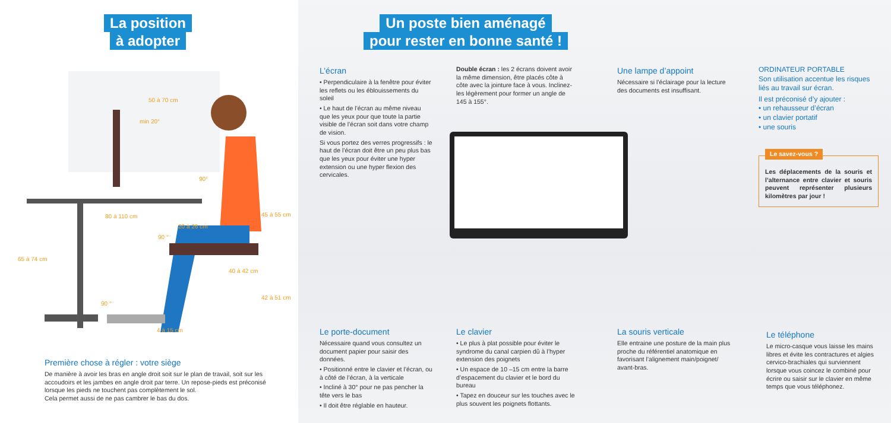La position
à adopter
50 à 70 cm
min 20°
90°
80 à 110 cm
20 à 26 cm
90 °
45 à 55 cm
40 à 42 cm
65 à 74 cm
42 à 51 cm
90 °
4 à 15 cm
Première chose à régler : votre siège
De manière à avoir les bras en angle droit soit sur le plan de travail, soit sur les accoudoirs et les jambes en angle droit par terre. Un repose-pieds est préconisé lorsque les pieds ne touchent pas complètement le sol.
Cela permet aussi de ne pas cambrer le bas du dos.
Un poste bien aménagé
pour rester en bonne santé !
L’écran
• Perpendiculaire à la fenêtre pour éviter les reflets ou les éblouissements du soleil
• Le haut de l’écran au même niveau que les yeux pour que toute la partie visible de l’écran soit dans votre champ de vision.
Si vous portez des verres progressifs : le haut de l’écran doit être un peu plus bas que les yeux pour éviter une hyper extension ou une hyper flexion des cervicales.
Double écran : les 2 écrans doivent avoir la même dimension, être placés côte à côte avec la jointure face à vous. Inclinez-les légèrement pour former un angle de 145 à 155°.
Une lampe d’appoint
Nécessaire si l’éclairage pour la lecture des documents est insuffisant.
ORDINATEUR PORTABLE
Son utilisation accentue les risques liés au travail sur écran.
Il est préconisé d’y ajouter :
• un rehausseur d’écran
• un clavier portatif
• une souris
Le savez-vous ?
Les déplacements de la souris et l’alternance entre clavier et souris peuvent représenter plusieurs kilomètres par jour !
Le porte-document
Nécessaire quand vous consultez un document papier pour saisir des données.
• Positionné entre le clavier et l’écran, ou à côté de l’écran, à la verticale
• Incliné à 30° pour ne pas pencher la tête vers le bas
• Il doit être réglable en hauteur.
Le clavier
• Le plus à plat possible pour éviter le syndrome du canal carpien dû à l’hyper extension des poignets
• Un espace de 10 –15 cm entre la barre d’espacement du clavier et le bord du bureau
• Tapez en douceur sur les touches avec le plus souvent les poignets flottants.
La souris verticale
Elle entraine une posture de la main plus proche du référentiel anatomique en favorisant l’alignement main/poignet/ avant-bras.
Le téléphone
Le micro-casque vous laisse les mains libres et évite les contractures et algies cervico-brachiales qui surviennent lorsque vous coincez le combiné pour écrire ou saisir sur le clavier en même temps que vous téléphonez.